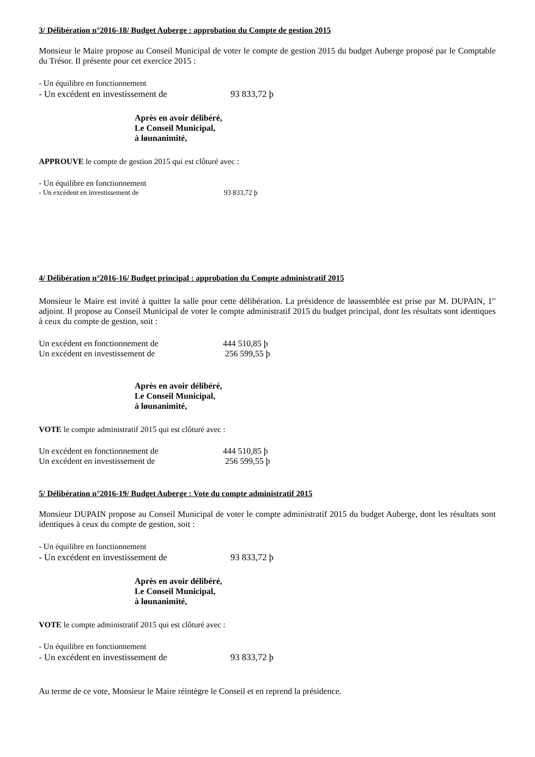3/ Délibération n°2016-18/ Budget Auberge : approbation du Compte de gestion 2015
Monsieur le Maire propose au Conseil Municipal de voter le compte de gestion 2015 du budget Auberge proposé par le Comptable du Trésor. Il présente pour cet exercice 2015 :
- Un équilibre en fonctionnement
- Un excédent en investissement de 93 833,72 þ
Après en avoir délibéré,
Le Conseil Municipal,
à løunanimité,
APPROUVE le compte de gestion 2015 qui est clôturé avec :
- Un équilibre en fonctionnement
- Un excédent en investissement de 93 833,72 þ
4/ Délibération n°2016-16/ Budget principal : approbation du Compte administratif 2015
Monsieur le Maire est invité à quitter la salle pour cette délibération. La présidence de løassemblée est prise par M. DUPAIN, 1<sup>er</sup> adjoint. Il propose au Conseil Municipal de voter le compte administratif 2015 du budget principal, dont les résultats sont identiques à ceux du compte de gestion, soit :
Un excédent en fonctionnement de 444 510,85 þ
Un excédent en investissement de 256 599,55 þ
Après en avoir délibéré,
Le Conseil Municipal,
à løunanimité,
VOTE le compte administratif 2015 qui est clôturé avec :
Un excédent en fonctionnement de 444 510,85 þ
Un excédent en investissement de 256 599,55 þ
5/ Délibération n°2016-19/ Budget Auberge : Vote du compte administratif 2015
Monsieur DUPAIN propose au Conseil Municipal de voter le compte administratif 2015 du budget Auberge, dont les résultats sont identiques à ceux du compte de gestion, soit :
- Un équilibre en fonctionnement
- Un excédent en investissement de 93 833,72 þ
Après en avoir délibéré,
Le Conseil Municipal,
à løunanimité,
VOTE le compte administratif 2015 qui est clôturé avec :
- Un équilibre en fonctionnement
- Un excédent en investissement de 93 833,72 þ
Au terme de ce vote, Monsieur le Maire réintègre le Conseil et en reprend la présidence.